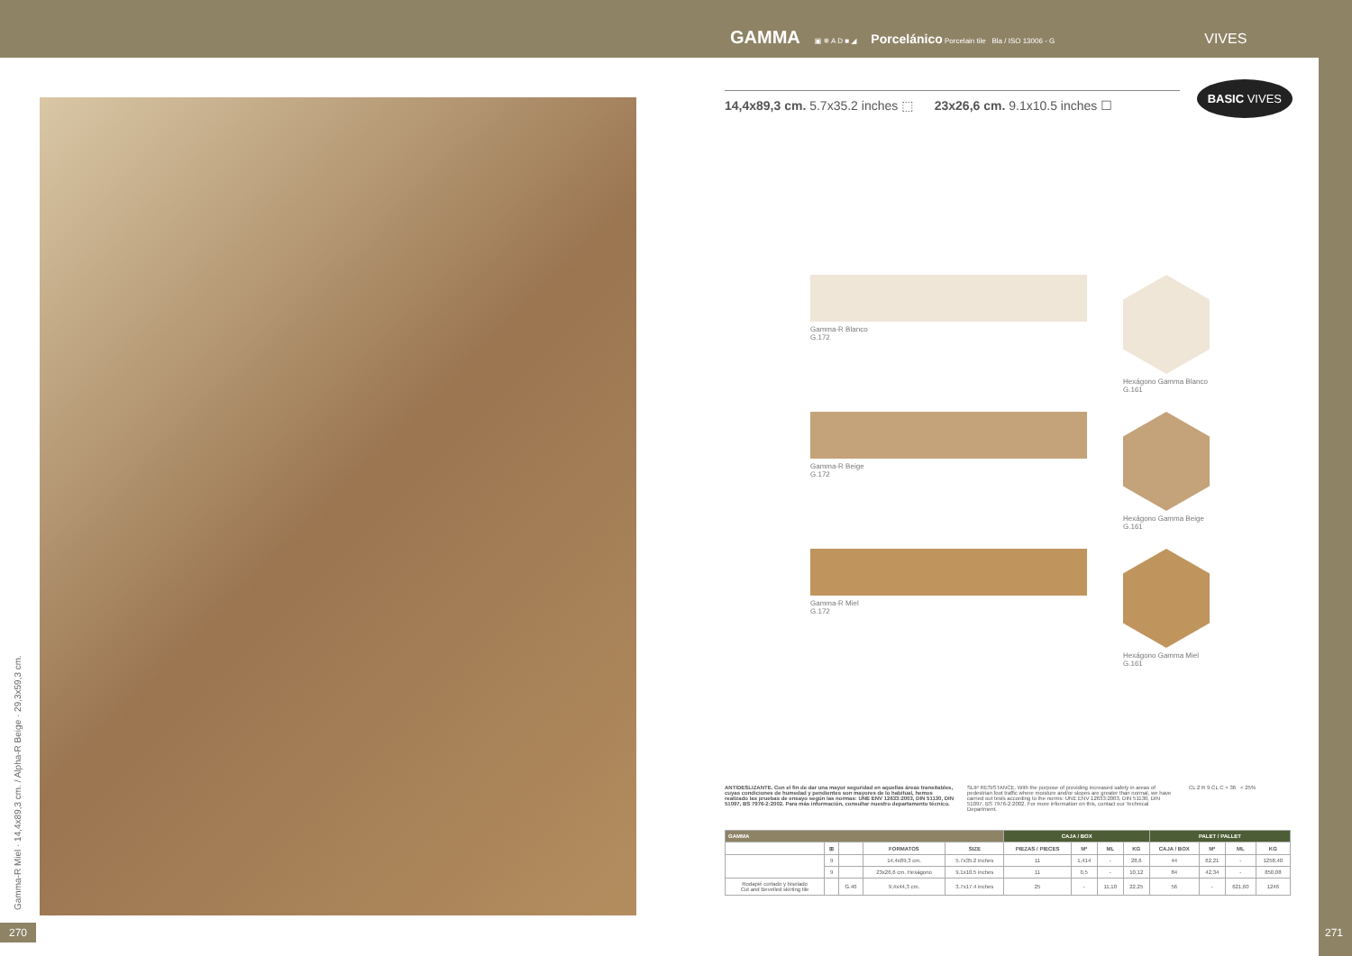GAMMA ▣ ❄ A D ■ ◢ Porcelánico Porcelain tile Bla / ISO 13006 - G VIVES
Gamma-R Miel · 14,4x89,3 cm. / Alpha-R Beige · 29,3x59,3 cm.
270 271
BASIC VIVES
14,4x89,3 cm. 5.7x35.2 inches ⬚ 23x26,6 cm. 9.1x10.5 inches ☐
Gamma-R Blanco
G.172
Hexágono Gamma Blanco
G.161
Gamma-R Beige
G.172
Hexágono Gamma Beige
G.161
Gamma-R Miel
G.172
Hexágono Gamma Miel
G.161
ANTIDESLIZANTE. Con el fin de dar una mayor seguridad en aquellas áreas transitables, cuyas condiciones de humedad y pendientes son mayores de lo habitual, hemos realizado las pruebas de ensayo según las normas: UNE ENV 12633:2003, DIN 51130, DIN 51097, BS 7976-2:2002. Para más información, consultar nuestro departamento técnico.
SLIP RESISTANCE. With the purpose of providing increased safety in areas of pedestrian foot traffic where moisture and/or slopes are greater than normal, we have carried out tests according to the norms: UNE ENV 12633:2003, DIN 51130, DIN 51097, BS 7976-2:2002. For more information on this, contact our Technical Department.
CL 2 R 9 CL C + 36 < 25%
| GAMMA | | | | | CAJA / BOX | | | | PALET / PALLET | | | |
| --- | --- | --- | --- | --- | --- | --- | --- | --- | --- | --- | --- | --- |
| | ⊞ | | FORMATOS | SIZE | PIEZAS / PIECES | M² | ML | KG | CAJA / BOX | M² | ML | KG |
| | 9 | | 14,4x89,3 cm. | 5.7x35.2 inches | 11 | 1,414 | - | 28,6 | 44 | 62,21 | - | 1258,40 |
| | 9 | | 23x26,6 cm. Hexágono | 9.1x10.5 inches | 11 | 0,5 | - | 10,12 | 84 | 42,34 | - | 850,08 |
| Rodapié cortado y biselado Cut and Bevelled skirting tile | | G.40 | 9,4x44,3 cm. | 3.7x17.4 inches | 25 | - | 11,10 | 22,25 | 56 | - | 621,60 | 1246 |